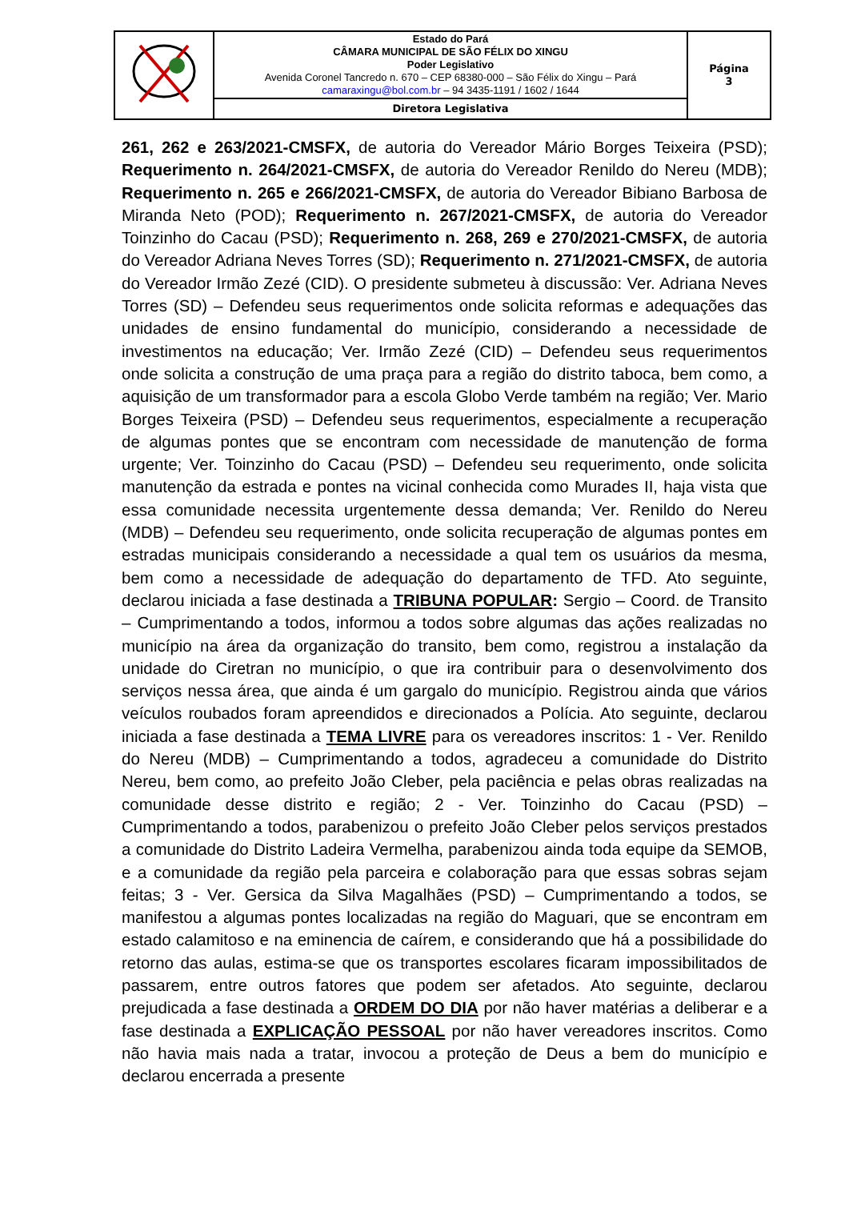| | Estado do Pará CÂMARA MUNICIPAL DE SÃO FÉLIX DO XINGU Poder Legislativo Avenida Coronel Tancredo n. 670 – CEP 68380-000 – São Félix do Xingu – Pará camaraxingu@bol.com.br – 94 3435-1191 / 1602 / 1644 | Página 3 |
| | Diretora Legislativa | |
261, 262 e 263/2021-CMSFX, de autoria do Vereador Mário Borges Teixeira (PSD); Requerimento n. 264/2021-CMSFX, de autoria do Vereador Renildo do Nereu (MDB); Requerimento n. 265 e 266/2021-CMSFX, de autoria do Vereador Bibiano Barbosa de Miranda Neto (POD); Requerimento n. 267/2021-CMSFX, de autoria do Vereador Toinzinho do Cacau (PSD); Requerimento n. 268, 269 e 270/2021-CMSFX, de autoria do Vereador Adriana Neves Torres (SD); Requerimento n. 271/2021-CMSFX, de autoria do Vereador Irmão Zezé (CID). O presidente submeteu à discussão: Ver. Adriana Neves Torres (SD) – Defendeu seus requerimentos onde solicita reformas e adequações das unidades de ensino fundamental do município, considerando a necessidade de investimentos na educação; Ver. Irmão Zezé (CID) – Defendeu seus requerimentos onde solicita a construção de uma praça para a região do distrito taboca, bem como, a aquisição de um transformador para a escola Globo Verde também na região; Ver. Mario Borges Teixeira (PSD) – Defendeu seus requerimentos, especialmente a recuperação de algumas pontes que se encontram com necessidade de manutenção de forma urgente; Ver. Toinzinho do Cacau (PSD) – Defendeu seu requerimento, onde solicita manutenção da estrada e pontes na vicinal conhecida como Murades II, haja vista que essa comunidade necessita urgentemente dessa demanda; Ver. Renildo do Nereu (MDB) – Defendeu seu requerimento, onde solicita recuperação de algumas pontes em estradas municipais considerando a necessidade a qual tem os usuários da mesma, bem como a necessidade de adequação do departamento de TFD. Ato seguinte, declarou iniciada a fase destinada a TRIBUNA POPULAR: Sergio – Coord. de Transito – Cumprimentando a todos, informou a todos sobre algumas das ações realizadas no município na área da organização do transito, bem como, registrou a instalação da unidade do Ciretran no município, o que ira contribuir para o desenvolvimento dos serviços nessa área, que ainda é um gargalo do município. Registrou ainda que vários veículos roubados foram apreendidos e direcionados a Polícia. Ato seguinte, declarou iniciada a fase destinada a TEMA LIVRE para os vereadores inscritos: 1 - Ver. Renildo do Nereu (MDB) – Cumprimentando a todos, agradeceu a comunidade do Distrito Nereu, bem como, ao prefeito João Cleber, pela paciência e pelas obras realizadas na comunidade desse distrito e região; 2 - Ver. Toinzinho do Cacau (PSD) – Cumprimentando a todos, parabenizou o prefeito João Cleber pelos serviços prestados a comunidade do Distrito Ladeira Vermelha, parabenizou ainda toda equipe da SEMOB, e a comunidade da região pela parceira e colaboração para que essas sobras sejam feitas; 3 - Ver. Gersica da Silva Magalhães (PSD) – Cumprimentando a todos, se manifestou a algumas pontes localizadas na região do Maguari, que se encontram em estado calamitoso e na eminencia de caírem, e considerando que há a possibilidade do retorno das aulas, estima-se que os transportes escolares ficaram impossibilitados de passarem, entre outros fatores que podem ser afetados. Ato seguinte, declarou prejudicada a fase destinada a ORDEM DO DIA por não haver matérias a deliberar e a fase destinada a EXPLICAÇÃO PESSOAL por não haver vereadores inscritos. Como não havia mais nada a tratar, invocou a proteção de Deus a bem do município e declarou encerrada a presente